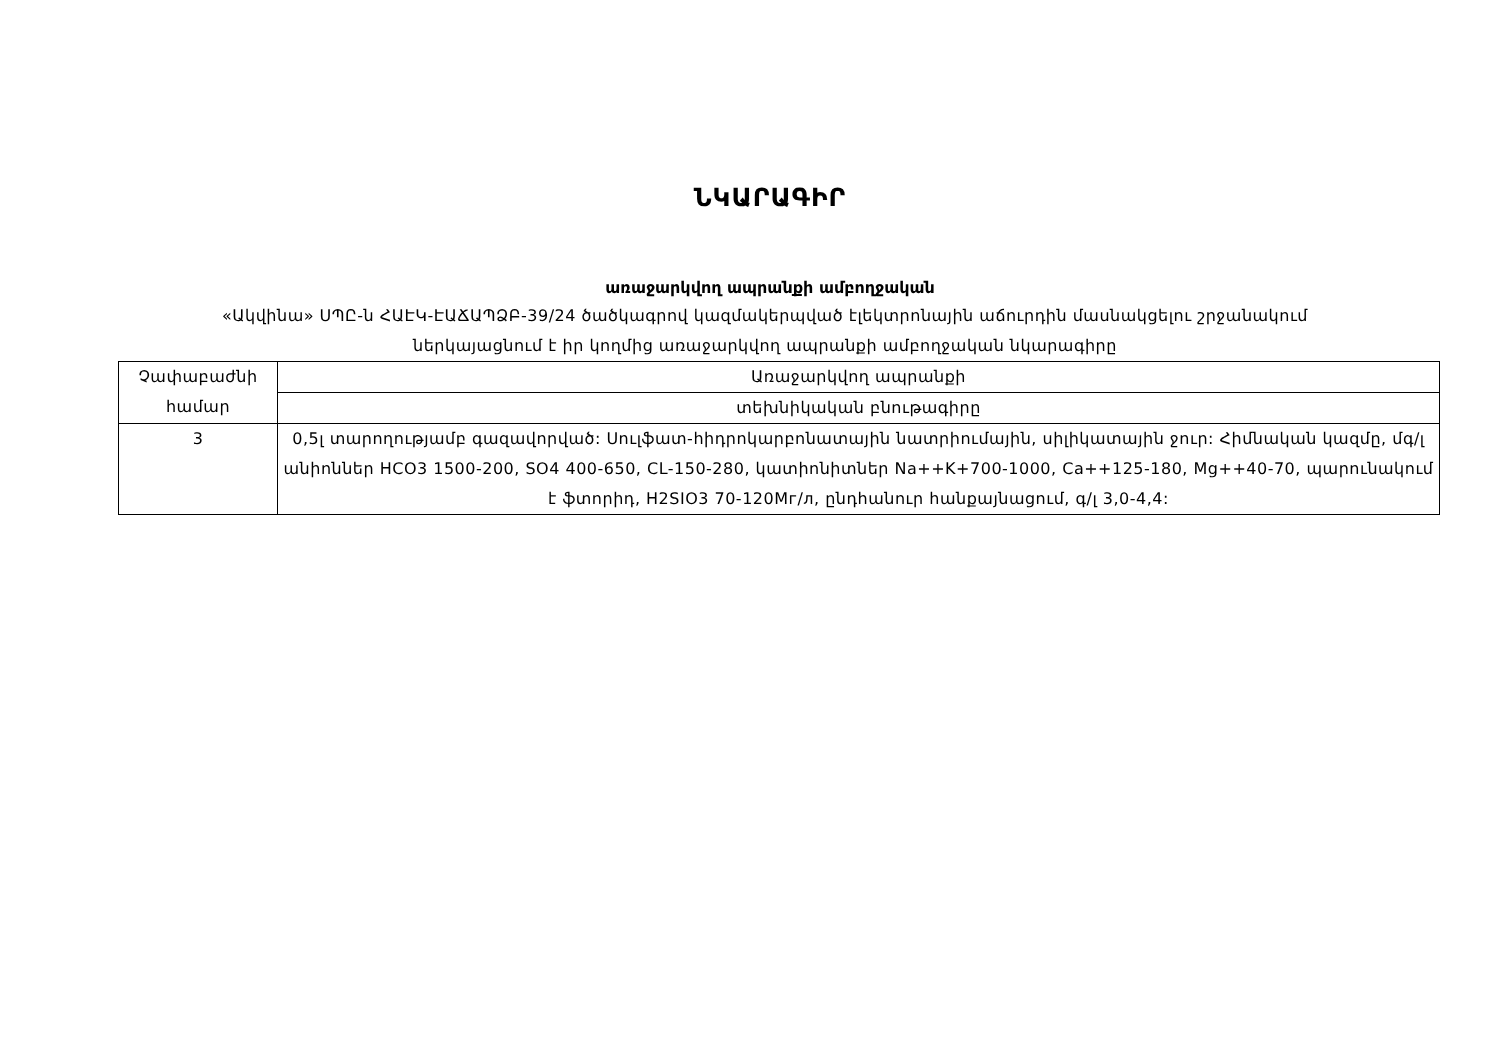ՆԿԱՐԱԳԻՐ
առաջարկվող ապրանքի ամբողջական
«Ակվինա» ՍՊԸ-ն ՀԱԷԿ-ԷԱՃԱՊՁԲ-39/24 ծածկագրով կազմակերպված էլեկտրոնային աճուրդին մասնակցելու շրջանակում
ներկայացնում է իր կողմից առաջարկվող ապրանքի ամբողջական նկարագիրը
| Չափաբաժնի համար | Առաջարկվող ապրանքի |
| | տեխնիկական բնութագիրը |
| 3 | 0,5լ տարողությամբ գազավորված: Սուլֆատ-հիդրոկարբոնատային նատրիումային, սիլիկատային ջուր: Հիմնական կազմը, մգ/լ անիոններ HCO3 1500-200, SO4 400-650, CL-150-280, կատիոնիտներ Na++K+700-1000, Ca++125-180, Mg++40-70, պարունակում է ֆտորիդ, H2SIO3 70-120Мг/л, ընդհանուր հանքայնացում, գ/լ 3,0-4,4: |